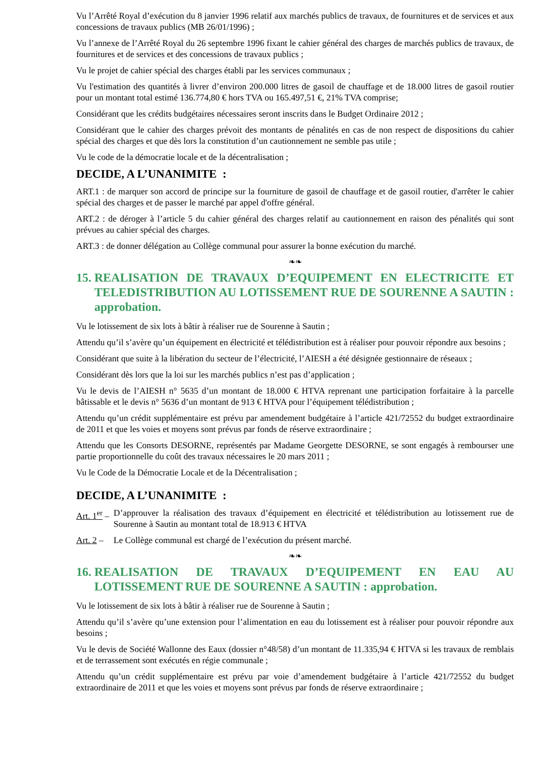Vu l’Arrêté Royal d’exécution du 8 janvier 1996 relatif aux marchés publics de travaux, de fournitures et de services et aux concessions de travaux publics (MB 26/01/1996) ;
Vu l’annexe de l’Arrêté Royal du 26 septembre 1996 fixant le cahier général des charges de marchés publics de travaux, de fournitures et de services et des concessions de travaux publics ;
Vu le projet de cahier spécial des charges établi par les services communaux ;
Vu l'estimation des quantités à livrer d’environ 200.000 litres de gasoil de chauffage et de 18.000 litres de gasoil routier pour un montant total estimé 136.774,80 € hors TVA ou 165.497,51 €, 21% TVA comprise;
Considérant que les crédits budgétaires nécessaires seront inscrits dans le Budget Ordinaire 2012 ;
Considérant que le cahier des charges prévoit des montants de pénalités en cas de non respect de dispositions du cahier spécial des charges et que dès lors la constitution d’un cautionnement ne semble pas utile ;
Vu le code de la démocratie locale et de la décentralisation ;
DECIDE, A L’UNANIMITE :
ART.1 : de marquer son accord de principe sur la fourniture de gasoil de chauffage et de gasoil routier, d'arrêter le cahier spécial des charges et de passer le marché par appel d'offre général.
ART.2 : de déroger à l’article 5 du cahier général des charges relatif au cautionnement en raison des pénalités qui sont prévues au cahier spécial des charges.
ART.3 : de donner délégation au Collège communal pour assurer la bonne exécution du marché.
❧❧
15. REALISATION DE TRAVAUX D’EQUIPEMENT EN ELECTRICITE ET TELEDISTRIBUTION AU LOTISSEMENT RUE DE SOURENNE A SAUTIN : approbation.
Vu le lotissement de six lots à bâtir à réaliser rue de Sourenne à Sautin ;
Attendu qu’il s’avère qu’un équipement en électricité et télédistribution est à réaliser pour pouvoir répondre aux besoins ;
Considérant que suite à la libération du secteur de l’électricité, l’AIESH a été désignée gestionnaire de réseaux ;
Considérant dès lors que la loi sur les marchés publics n’est pas d’application ;
Vu le devis de l’AIESH n° 5635 d’un montant de 18.000 € HTVA reprenant une participation forfaitaire à la parcelle bâtissable et le devis n° 5636 d’un montant de 913 € HTVA pour l’équipement télédistribution ;
Attendu qu’un crédit supplémentaire est prévu par amendement budgétaire à l’article 421/72552 du budget extraordinaire de 2011 et que les voies et moyens sont prévus par fonds de réserve extraordinaire ;
Attendu que les Consorts DESORNE, représentés par Madame Georgette DESORNE, se sont engagés à rembourser une partie proportionnelle du coût des travaux nécessaires le 20 mars 2011 ;
Vu le Code de la Démocratie Locale et de la Décentralisation ;
DECIDE, A L’UNANIMITE :
Art. 1<sup>er</sup> – D’approuver la réalisation des travaux d’équipement en électricité et télédistribution au lotissement rue de Sourenne à Sautin au montant total de 18.913 € HTVA
Art. 2 – Le Collège communal est chargé de l’exécution du présent marché.
❧❧
16. REALISATION DE TRAVAUX D’EQUIPEMENT EN EAU AU LOTISSEMENT RUE DE SOURENNE A SAUTIN : approbation.
Vu le lotissement de six lots à bâtir à réaliser rue de Sourenne à Sautin ;
Attendu qu’il s’avère qu’une extension pour l’alimentation en eau du lotissement est à réaliser pour pouvoir répondre aux besoins ;
Vu le devis de Société Wallonne des Eaux (dossier n°48/58) d’un montant de 11.335,94 € HTVA si les travaux de remblais et de terrassement sont exécutés en régie communale ;
Attendu qu’un crédit supplémentaire est prévu par voie d’amendement budgétaire à l’article 421/72552 du budget extraordinaire de 2011 et que les voies et moyens sont prévus par fonds de réserve extraordinaire ;